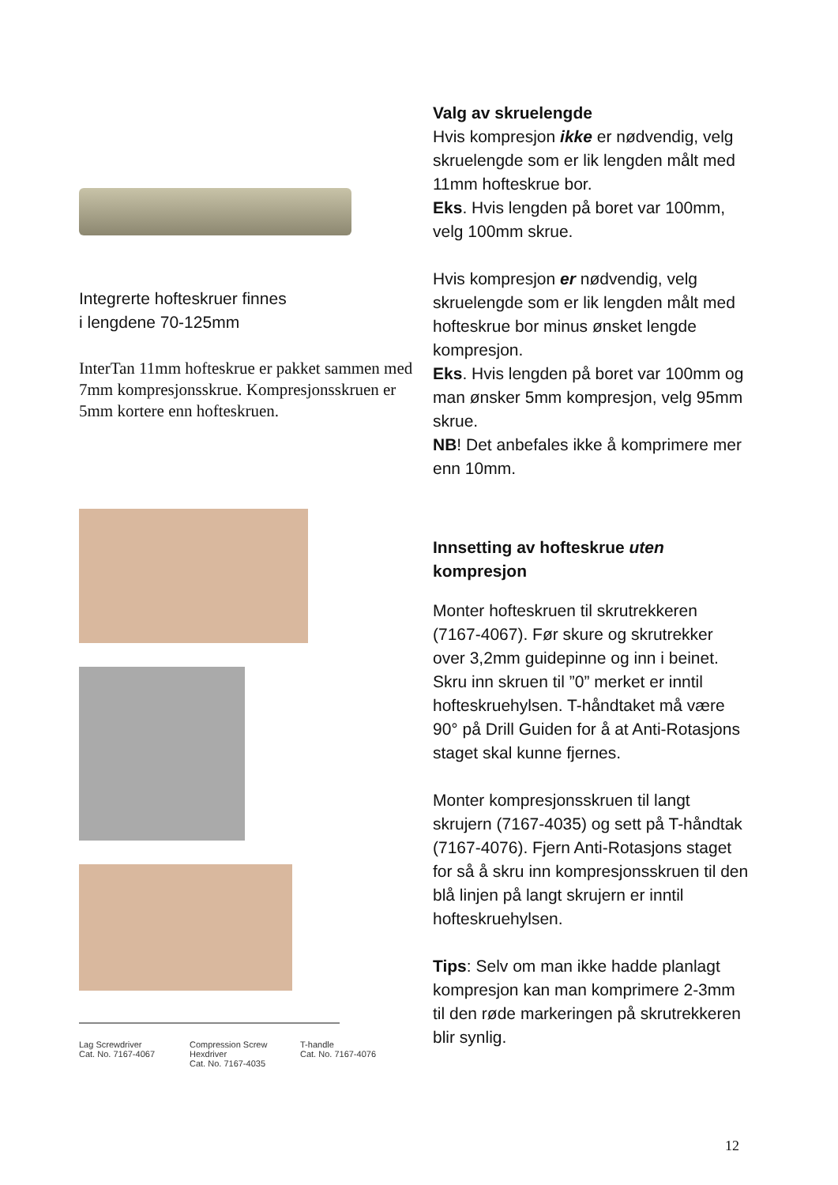Integrerte hofteskruer finnes
i lengdene 70-125mm
InterTan 11mm hofteskrue er pakket sammen med 7mm kompresjonsskrue. Kompresjonsskruen er 5mm kortere enn hofteskruen.
Lag Screwdriver
Cat. No. 7167-4067
Compression Screw Hexdriver
Cat. No. 7167-4035
T-handle
Cat. No. 7167-4076
Valg av skruelengde
Hvis kompresjon ikke er nødvendig, velg skruelengde som er lik lengden målt med 11mm hofteskrue bor.
Eks. Hvis lengden på boret var 100mm, velg 100mm skrue.
Hvis kompresjon er nødvendig, velg skruelengde som er lik lengden målt med hofteskrue bor minus ønsket lengde kompresjon.
Eks. Hvis lengden på boret var 100mm og man ønsker 5mm kompresjon, velg 95mm skrue.
NB! Det anbefales ikke å komprimere mer enn 10mm.
Innsetting av hofteskrue uten kompresjon
Monter hofteskruen til skrutrekkeren (7167-4067). Før skure og skrutrekker over 3,2mm guidepinne og inn i beinet. Skru inn skruen til ”0” merket er inntil hofteskruehylsen. T-håndtaket må være 90° på Drill Guiden for å at Anti-Rotasjons staget skal kunne fjernes.
Monter kompresjonsskruen til langt skrujern (7167-4035) og sett på T-håndtak (7167-4076). Fjern Anti-Rotasjons staget for så å skru inn kompresjonsskruen til den blå linjen på langt skrujern er inntil hofteskruehylsen.
Tips: Selv om man ikke hadde planlagt kompresjon kan man komprimere 2-3mm til den røde markeringen på skrutrekkeren blir synlig.
12